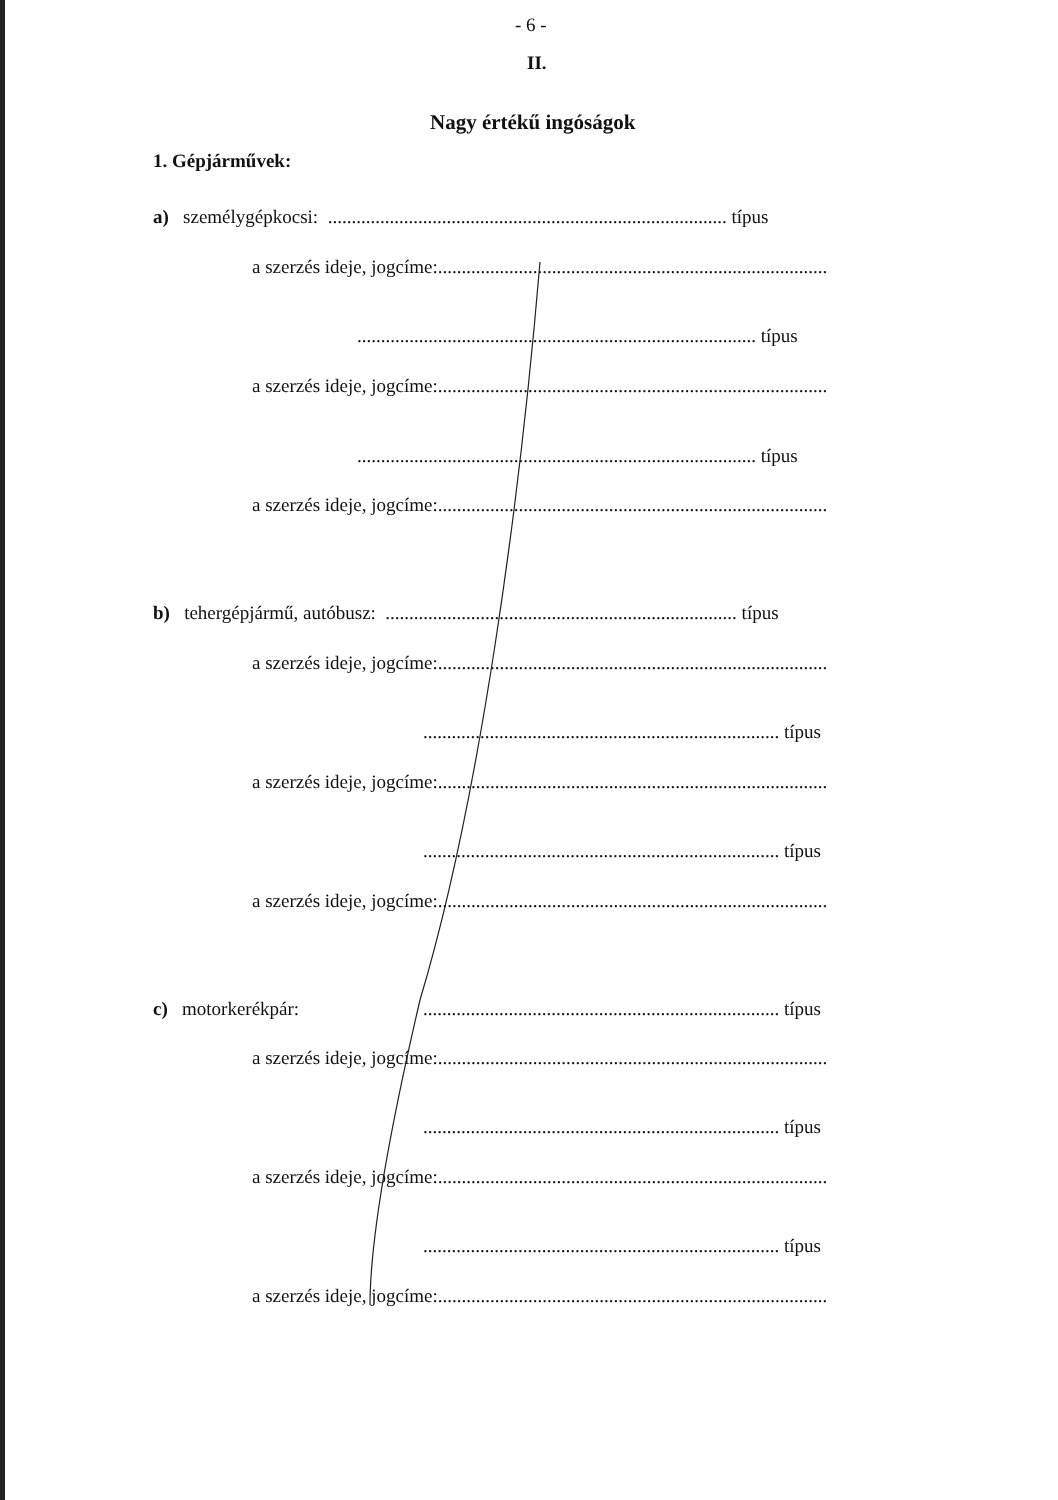- 6 -
II.
Nagy értékű ingóságok
1. Gépjárművek:
a) személygépkocsi: .................................................................................... típus
a szerzés ideje, jogcíme:..................................................................................
.................................................................................... típus
a szerzés ideje, jogcíme:..................................................................................
.................................................................................... típus
a szerzés ideje, jogcíme:..................................................................................
b) tehergépjármű, autóbusz: .......................................................................... típus
a szerzés ideje, jogcíme:..................................................................................
........................................................................... típus
a szerzés ideje, jogcíme:..................................................................................
........................................................................... típus
a szerzés ideje, jogcíme:..................................................................................
c) motorkerékpár: ........................................................................... típus
a szerzés ideje, jogcíme:..................................................................................
........................................................................... típus
a szerzés ideje, jogcíme:..................................................................................
........................................................................... típus
a szerzés ideje, jogcíme:..................................................................................